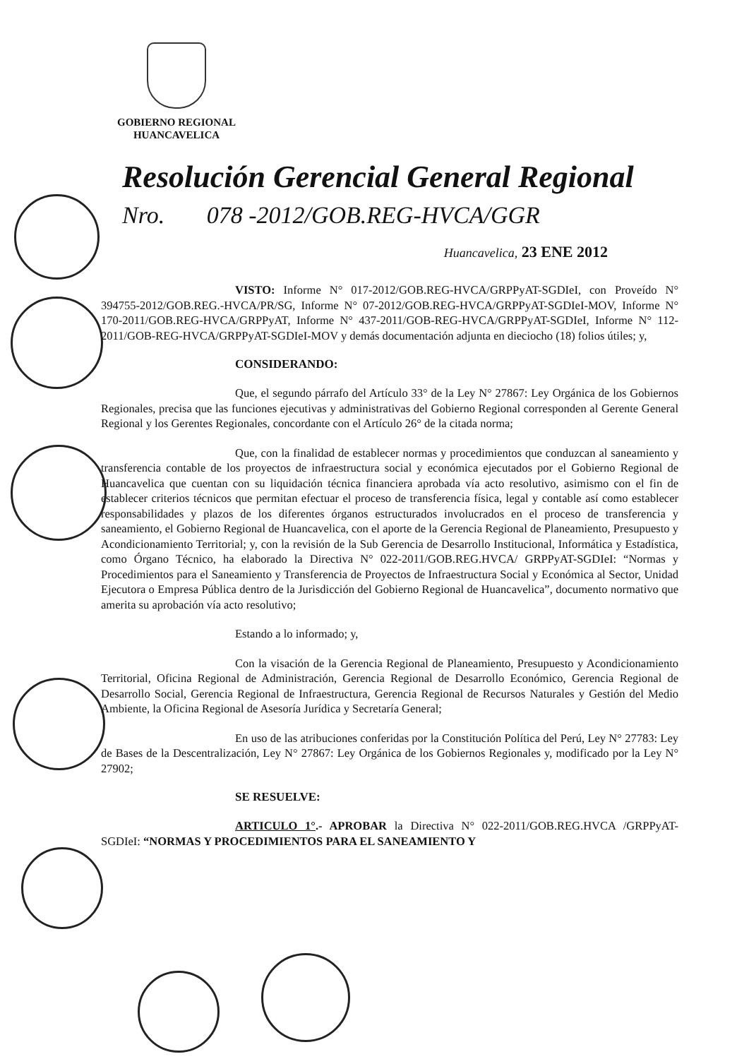GOBIERNO REGIONAL
HUANCAVELICA
Resolución Gerencial General Regional
Nro. 078 -2012/GOB.REG-HVCA/GGR
Huancavelica, 23 ENE 2012
VISTO: Informe N° 017-2012/GOB.REG-HVCA/GRPPyAT-SGDIeI, con Proveído N° 394755-2012/GOB.REG.-HVCA/PR/SG, Informe N° 07-2012/GOB.REG-HVCA/GRPPyAT-SGDIeI-MOV, Informe N° 170-2011/GOB.REG-HVCA/GRPPyAT, Informe N° 437-2011/GOB-REG-HVCA/GRPPyAT-SGDIeI, Informe N° 112-2011/GOB-REG-HVCA/GRPPyAT-SGDIeI-MOV y demás documentación adjunta en dieciocho (18) folios útiles; y,
CONSIDERANDO:
Que, el segundo párrafo del Artículo 33° de la Ley N° 27867: Ley Orgánica de los Gobiernos Regionales, precisa que las funciones ejecutivas y administrativas del Gobierno Regional corresponden al Gerente General Regional y los Gerentes Regionales, concordante con el Artículo 26° de la citada norma;
Que, con la finalidad de establecer normas y procedimientos que conduzcan al saneamiento y transferencia contable de los proyectos de infraestructura social y económica ejecutados por el Gobierno Regional de Huancavelica que cuentan con su liquidación técnica financiera aprobada vía acto resolutivo, asimismo con el fin de establecer criterios técnicos que permitan efectuar el proceso de transferencia física, legal y contable así como establecer responsabilidades y plazos de los diferentes órganos estructurados involucrados en el proceso de transferencia y saneamiento, el Gobierno Regional de Huancavelica, con el aporte de la Gerencia Regional de Planeamiento, Presupuesto y Acondicionamiento Territorial; y, con la revisión de la Sub Gerencia de Desarrollo Institucional, Informática y Estadística, como Órgano Técnico, ha elaborado la Directiva N° 022-2011/GOB.REG.HVCA/ GRPPyAT-SGDIeI: “Normas y Procedimientos para el Saneamiento y Transferencia de Proyectos de Infraestructura Social y Económica al Sector, Unidad Ejecutora o Empresa Pública dentro de la Jurisdicción del Gobierno Regional de Huancavelica”, documento normativo que amerita su aprobación vía acto resolutivo;
Estando a lo informado; y,
Con la visación de la Gerencia Regional de Planeamiento, Presupuesto y Acondicionamiento Territorial, Oficina Regional de Administración, Gerencia Regional de Desarrollo Económico, Gerencia Regional de Desarrollo Social, Gerencia Regional de Infraestructura, Gerencia Regional de Recursos Naturales y Gestión del Medio Ambiente, la Oficina Regional de Asesoría Jurídica y Secretaría General;
En uso de las atribuciones conferidas por la Constitución Política del Perú, Ley N° 27783: Ley de Bases de la Descentralización, Ley N° 27867: Ley Orgánica de los Gobiernos Regionales y, modificado por la Ley N° 27902;
SE RESUELVE:
ARTICULO 1°.- APROBAR la Directiva N° 022-2011/GOB.REG.HVCA /GRPPyAT-SGDIeI: “NORMAS Y PROCEDIMIENTOS PARA EL SANEAMIENTO Y